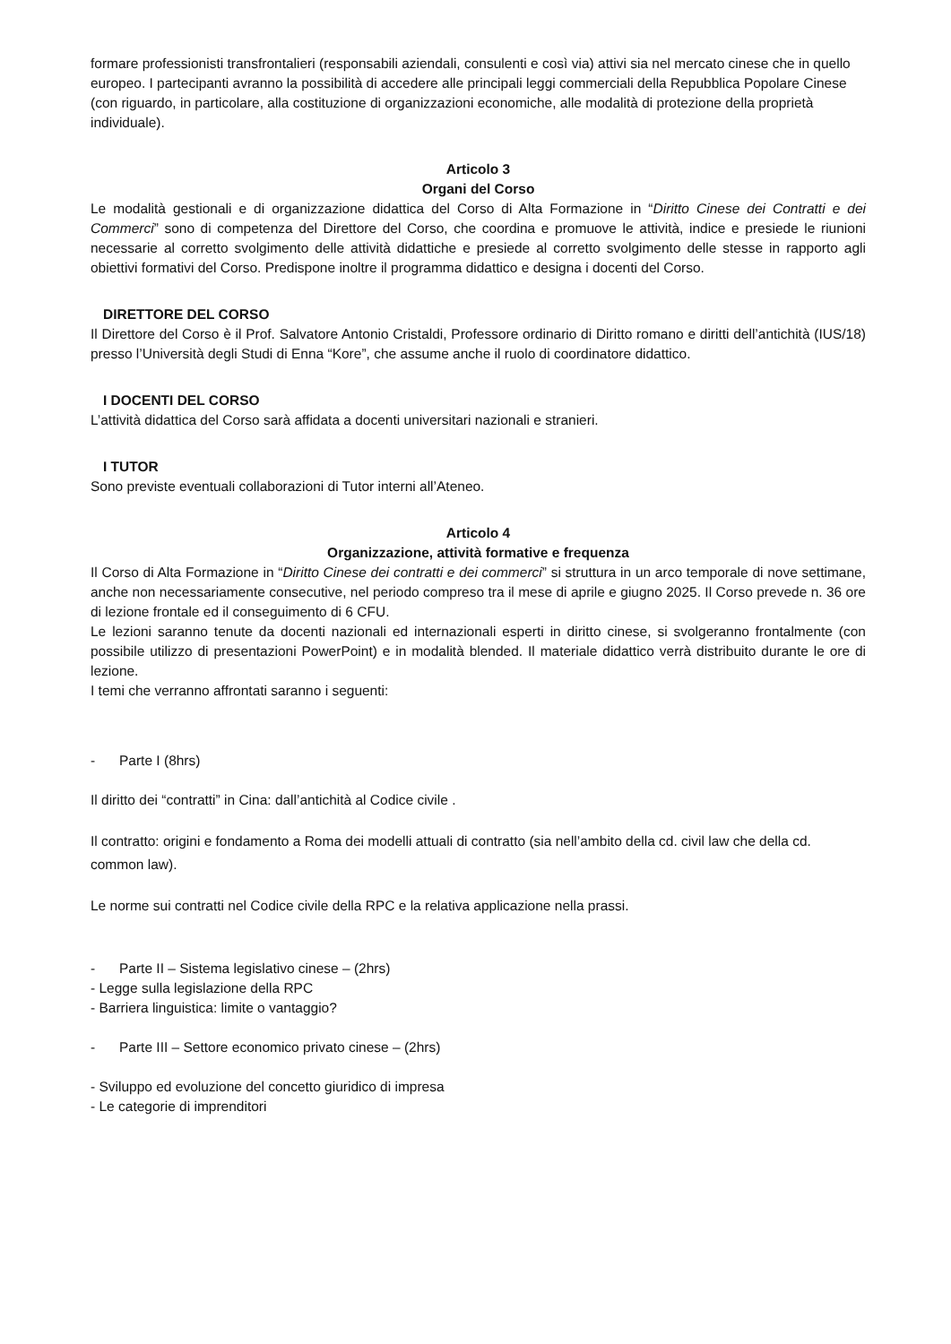formare professionisti transfrontalieri (responsabili aziendali, consulenti e così via) attivi sia nel mercato cinese che in quello europeo. I partecipanti avranno la possibilità di accedere alle principali leggi commerciali della Repubblica Popolare Cinese (con riguardo, in particolare, alla costituzione di organizzazioni economiche, alle modalità di protezione della proprietà individuale).
Articolo 3
Organi del Corso
Le modalità gestionali e di organizzazione didattica del Corso di Alta Formazione in “Diritto Cinese dei Contratti e dei Commerci” sono di competenza del Direttore del Corso, che coordina e promuove le attività, indice e presiede le riunioni necessarie al corretto svolgimento delle attività didattiche e presiede al corretto svolgimento delle stesse in rapporto agli obiettivi formativi del Corso. Predispone inoltre il programma didattico e designa i docenti del Corso.
DIRETTORE DEL CORSO
Il Direttore del Corso è il Prof. Salvatore Antonio Cristaldi, Professore ordinario di Diritto romano e diritti dell’antichità (IUS/18) presso l’Università degli Studi di Enna “Kore”, che assume anche il ruolo di coordinatore didattico.
I DOCENTI DEL CORSO
L’attività didattica del Corso sarà affidata a docenti universitari nazionali e stranieri.
I TUTOR
Sono previste eventuali collaborazioni di Tutor interni all’Ateneo.
Articolo 4
Organizzazione, attività formative e frequenza
Il Corso di Alta Formazione in “Diritto Cinese dei contratti e dei commerci” si struttura in un arco temporale di nove settimane, anche non necessariamente consecutive, nel periodo compreso tra il mese di aprile e giugno 2025. Il Corso prevede n. 36 ore di lezione frontale ed il conseguimento di 6 CFU.
Le lezioni saranno tenute da docenti nazionali ed internazionali esperti in diritto cinese, si svolgeranno frontalmente (con possibile utilizzo di presentazioni PowerPoint) e in modalità blended. Il materiale didattico verrà distribuito durante le ore di lezione.
I temi che verranno affrontati saranno i seguenti:
- Parte I (8hrs)
Il diritto dei “contratti” in Cina: dall’antichità al Codice civile .
Il contratto: origini e fondamento a Roma dei modelli attuali di contratto (sia nell’ambito della cd. civil law che della cd. common law).
Le norme sui contratti nel Codice civile della RPC e la relativa applicazione nella prassi.
- Parte II – Sistema legislativo cinese – (2hrs)
- Legge sulla legislazione della RPC
- Barriera linguistica: limite o vantaggio?
- Parte III – Settore economico privato cinese – (2hrs)
- Sviluppo ed evoluzione del concetto giuridico di impresa
- Le categorie di imprenditori